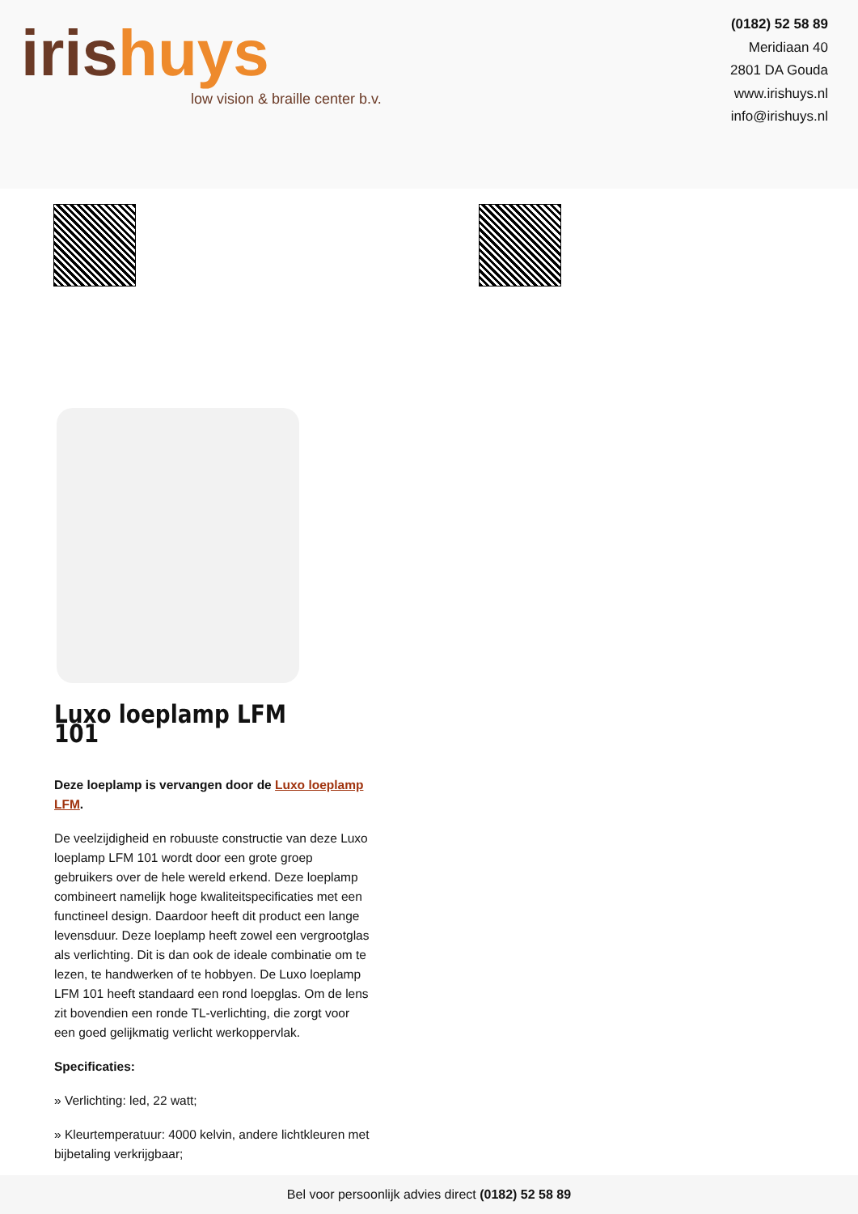iris huys
low vision & braille center b.v.
(0182) 52 58 89
Meridiaan 40
2801 DA Gouda
www.irishuys.nl
info@irishuys.nl
Luxo loeplamp LFM 101
Deze loeplamp is vervangen door de Luxo loeplamp LFM.
De veelzijdigheid en robuuste constructie van deze Luxo loeplamp LFM 101 wordt door een grote groep gebruikers over de hele wereld erkend. Deze loeplamp combineert namelijk hoge kwaliteitspecificaties met een functineel design. Daardoor heeft dit product een lange levensduur. Deze loeplamp heeft zowel een vergrootglas als verlichting. Dit is dan ook de ideale combinatie om te lezen, te handwerken of te hobbyen. De Luxo loeplamp LFM 101 heeft standaard een rond loepglas. Om de lens zit bovendien een ronde TL-verlichting, die zorgt voor een goed gelijkmatig verlicht werkoppervlak.
Specificaties:
» Verlichting: led, 22 watt;
» Kleurtemperatuur: 4000 kelvin, andere lichtkleuren met bijbetaling verkrijgbaar;
Bel voor persoonlijk advies direct (0182) 52 58 89